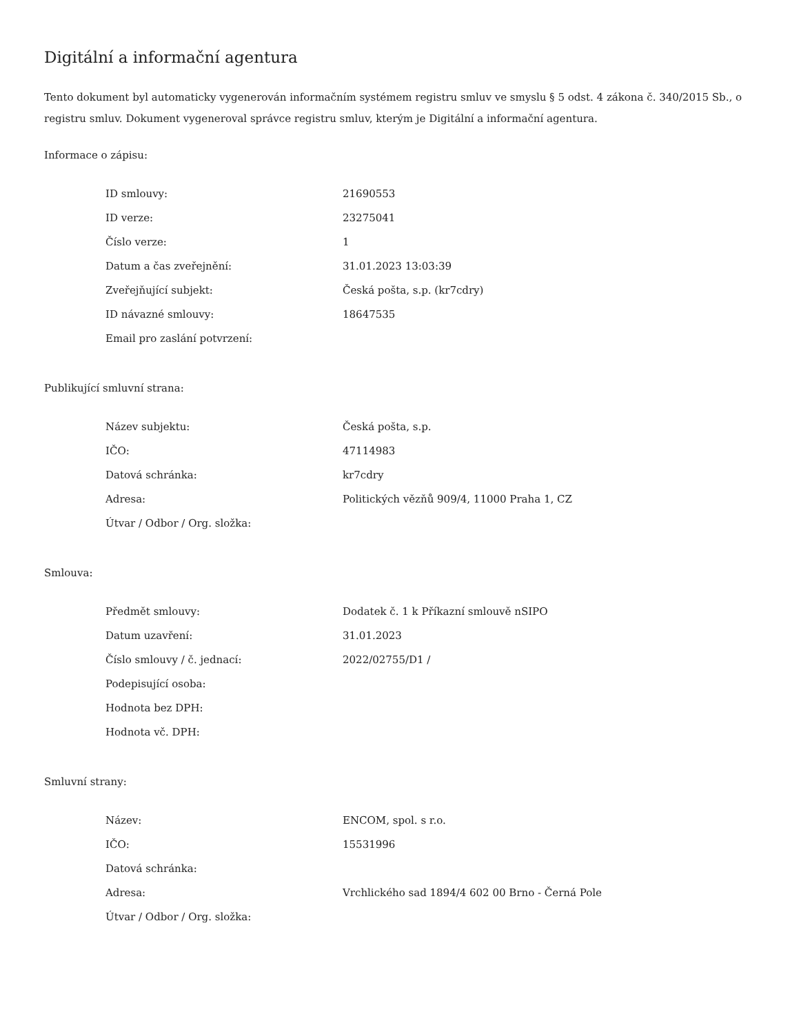Digitální a informační agentura
Tento dokument byl automaticky vygenerován informačním systémem registru smluv ve smyslu § 5 odst. 4 zákona č. 340/2015 Sb., o registru smluv. Dokument vygeneroval správce registru smluv, kterým je Digitální a informační agentura.
Informace o zápisu:
| ID smlouvy: | 21690553 |
| ID verze: | 23275041 |
| Číslo verze: | 1 |
| Datum a čas zveřejnění: | 31.01.2023 13:03:39 |
| Zveřejňující subjekt: | Česká pošta, s.p. (kr7cdry) |
| ID návazné smlouvy: | 18647535 |
| Email pro zaslání potvrzení: | |
Publikující smluvní strana:
| Název subjektu: | Česká pošta, s.p. |
| IČO: | 47114983 |
| Datová schránka: | kr7cdry |
| Adresa: | Politických vězňů 909/4, 11000 Praha 1, CZ |
| Útvar / Odbor / Org. složka: | |
Smlouva:
| Předmět smlouvy: | Dodatek č. 1 k Příkazní smlouvě nSIPO |
| Datum uzavření: | 31.01.2023 |
| Číslo smlouvy / č. jednací: | 2022/02755/D1 / |
| Podepisující osoba: | |
| Hodnota bez DPH: | |
| Hodnota vč. DPH: | |
Smluvní strany:
| Název: | ENCOM, spol. s r.o. |
| IČO: | 15531996 |
| Datová schránka: | |
| Adresa: | Vrchlického sad 1894/4 602 00 Brno - Černá Pole |
| Útvar / Odbor / Org. složka: | |